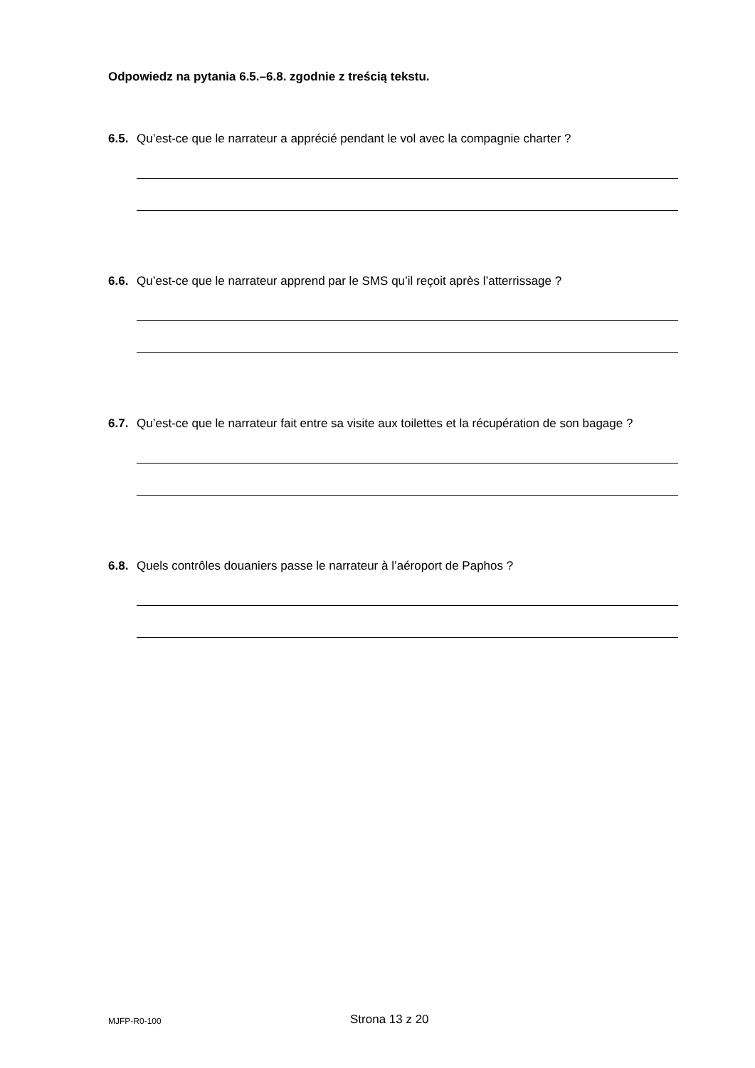Odpowiedz na pytania 6.5.–6.8. zgodnie z treścią tekstu.
6.5. Qu’est-ce que le narrateur a apprécié pendant le vol avec la compagnie charter ?
6.6. Qu’est-ce que le narrateur apprend par le SMS qu’il reçoit après l’atterrissage ?
6.7. Qu’est-ce que le narrateur fait entre sa visite aux toilettes et la récupération de son bagage ?
6.8. Quels contrôles douaniers passe le narrateur à l’aéroport de Paphos ?
MJFP-R0-100 Strona 13 z 20